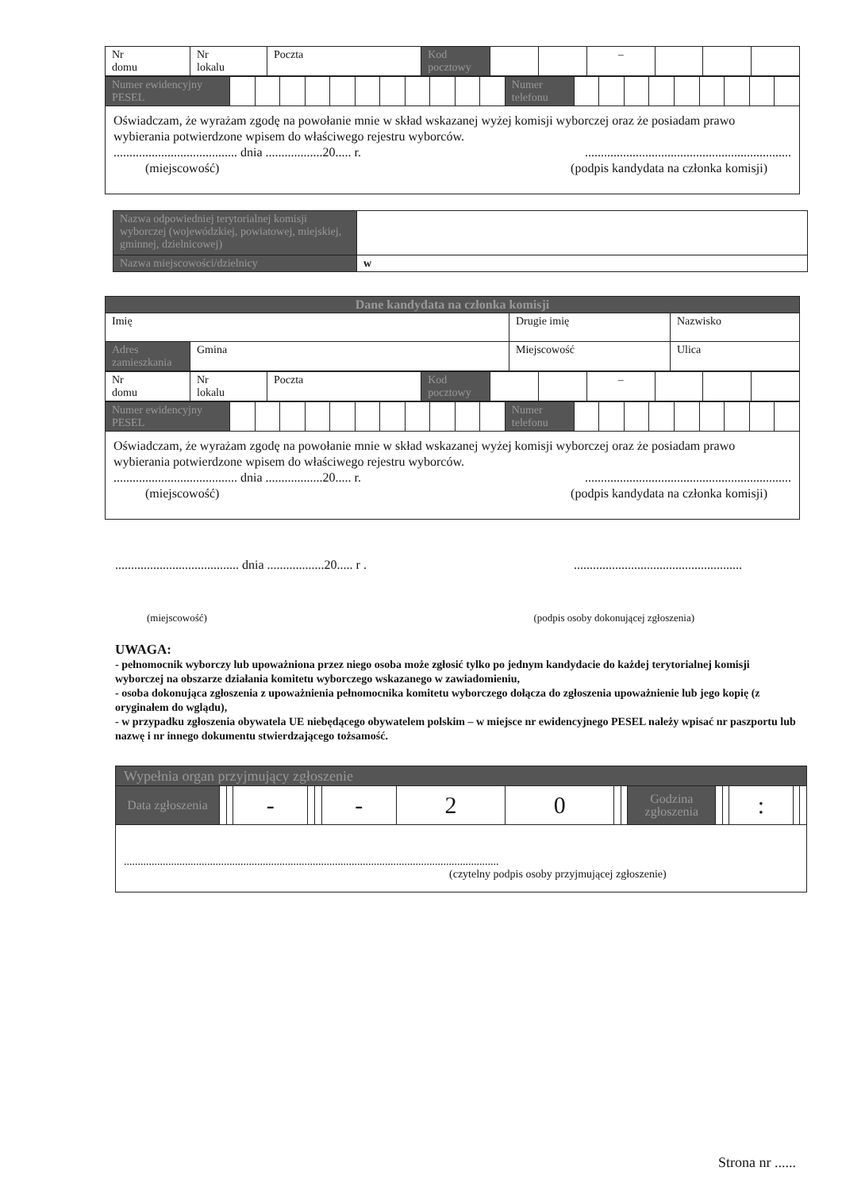| Nr domu | Nr lokalu | Poczta | Kod pocztowy | | | – | | | |
| Numer ewidencyjny PESEL | | | | | | | | | | | | Numer telefonu | | | | | | | | | |
| Oświadczam, że wyrażam zgodę na powołanie mnie w skład wskazanej wyżej komisji wyborczej oraz że posiadam prawo wybierania potwierdzone wpisem do właściwego rejestru wyborców. ....................................... dnia ..................20..... r. ................................................................. (miejscowość) (podpis kandydata na członka komisji) | | | | | | | | | | | | | | | | | | | | | |
| Nazwa odpowiedniej terytorialnej komisji wyborczej (wojewódzkiej, powiatowej, miejskiej, gminnej, dzielnicowej) | |
| Nazwa miejscowości/dzielnicy | w |
| Dane kandydata na członka komisji | | | |
| Imię | | Drugie imię | Nazwisko |
| Adres zamieszkania | Gmina | Miejscowość | Ulica |
| Nr domu | Nr lokalu | Poczta | Kod pocztowy | | | – | | | |
| Numer ewidencyjny PESEL | | | | | | | | | | | | Numer telefonu | | | | | | | | | |
| Oświadczam, że wyrażam zgodę na powołanie mnie w skład wskazanej wyżej komisji wyborczej oraz że posiadam prawo wybierania potwierdzone wpisem do właściwego rejestru wyborców. ....................................... dnia ..................20..... r. ................................................................. (miejscowość) (podpis kandydata na członka komisji) | | | | | | | | | | | | | | | | | | | | | |
....................................... dnia ..................20..... r ......................................................
(miejscowość) (podpis osoby dokonującej zgłoszenia)
UWAGA:
- pełnomocnik wyborczy lub upoważniona przez niego osoba może zgłosić tylko po jednym kandydacie do każdej terytorialnej komisji wyborczej na obszarze działania komitetu wyborczego wskazanego w zawiadomieniu,
- osoba dokonująca zgłoszenia z upoważnienia pełnomocnika komitetu wyborczego dołącza do zgłoszenia upoważnienie lub jego kopię (z oryginałem do wglądu),
- w przypadku zgłoszenia obywatela UE niebędącego obywatelem polskim – w miejsce nr ewidencyjnego PESEL należy wpisać nr paszportu lub nazwę i nr innego dokumentu stwierdzającego tożsamość.
| Wypełnia organ przyjmujący zgłoszenie | | | | | | | | | | | | | | | | |
| Data zgłoszenia | | | - | | | - | 2 | 0 | | | Godzina zgłoszenia | | | : | | |
| ....................................................................................................................................... (czytelny podpis osoby przyjmującej zgłoszenie) | | | | | | | | | | | | | | | | |
Strona nr ......